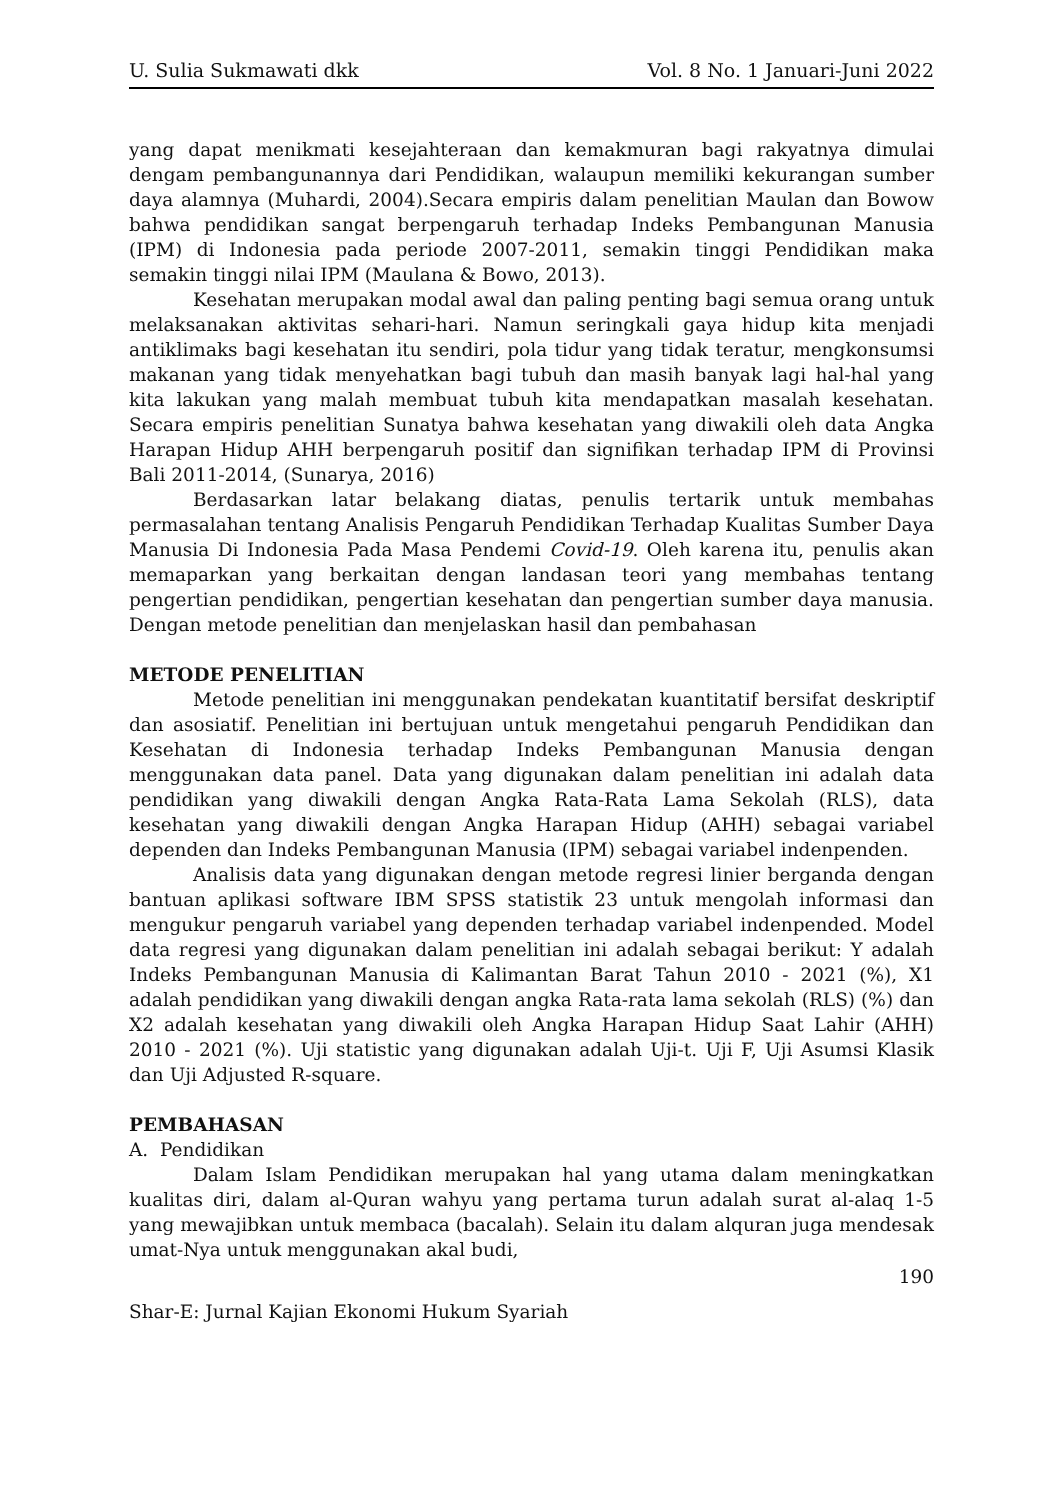U. Sulia Sukmawati dkk Vol. 8 No. 1 Januari-Juni 2022
yang dapat menikmati kesejahteraan dan kemakmuran bagi rakyatnya dimulai dengam pembangunannya dari Pendidikan, walaupun memiliki kekurangan sumber daya alamnya (Muhardi, 2004).Secara empiris dalam penelitian Maulan dan Bowow bahwa pendidikan sangat berpengaruh terhadap Indeks Pembangunan Manusia (IPM) di Indonesia pada periode 2007-2011, semakin tinggi Pendidikan maka semakin tinggi nilai IPM (Maulana & Bowo, 2013).
Kesehatan merupakan modal awal dan paling penting bagi semua orang untuk melaksanakan aktivitas sehari-hari. Namun seringkali gaya hidup kita menjadi antiklimaks bagi kesehatan itu sendiri, pola tidur yang tidak teratur, mengkonsumsi makanan yang tidak menyehatkan bagi tubuh dan masih banyak lagi hal-hal yang kita lakukan yang malah membuat tubuh kita mendapatkan masalah kesehatan. Secara empiris penelitian Sunatya bahwa kesehatan yang diwakili oleh data Angka Harapan Hidup AHH berpengaruh positif dan signifikan terhadap IPM di Provinsi Bali 2011-2014, (Sunarya, 2016)
Berdasarkan latar belakang diatas, penulis tertarik untuk membahas permasalahan tentang Analisis Pengaruh Pendidikan Terhadap Kualitas Sumber Daya Manusia Di Indonesia Pada Masa Pendemi Covid-19. Oleh karena itu, penulis akan memaparkan yang berkaitan dengan landasan teori yang membahas tentang pengertian pendidikan, pengertian kesehatan dan pengertian sumber daya manusia. Dengan metode penelitian dan menjelaskan hasil dan pembahasan
METODE PENELITIAN
Metode penelitian ini menggunakan pendekatan kuantitatif bersifat deskriptif dan asosiatif. Penelitian ini bertujuan untuk mengetahui pengaruh Pendidikan dan Kesehatan di Indonesia terhadap Indeks Pembangunan Manusia dengan menggunakan data panel. Data yang digunakan dalam penelitian ini adalah data pendidikan yang diwakili dengan Angka Rata-Rata Lama Sekolah (RLS), data kesehatan yang diwakili dengan Angka Harapan Hidup (AHH) sebagai variabel dependen dan Indeks Pembangunan Manusia (IPM) sebagai variabel indenpenden.
Analisis data yang digunakan dengan metode regresi linier berganda dengan bantuan aplikasi software IBM SPSS statistik 23 untuk mengolah informasi dan mengukur pengaruh variabel yang dependen terhadap variabel indenpended. Model data regresi yang digunakan dalam penelitian ini adalah sebagai berikut: Y adalah Indeks Pembangunan Manusia di Kalimantan Barat Tahun 2010 - 2021 (%), X1 adalah pendidikan yang diwakili dengan angka Rata-rata lama sekolah (RLS) (%) dan X2 adalah kesehatan yang diwakili oleh Angka Harapan Hidup Saat Lahir (AHH) 2010 - 2021 (%). Uji statistic yang digunakan adalah Uji-t. Uji F, Uji Asumsi Klasik dan Uji Adjusted R-square.
PEMBAHASAN
A. Pendidikan
Dalam Islam Pendidikan merupakan hal yang utama dalam meningkatkan kualitas diri, dalam al-Quran wahyu yang pertama turun adalah surat al-alaq 1-5 yang mewajibkan untuk membaca (bacalah). Selain itu dalam alquran juga mendesak umat-Nya untuk menggunakan akal budi,
190
Shar-E: Jurnal Kajian Ekonomi Hukum Syariah